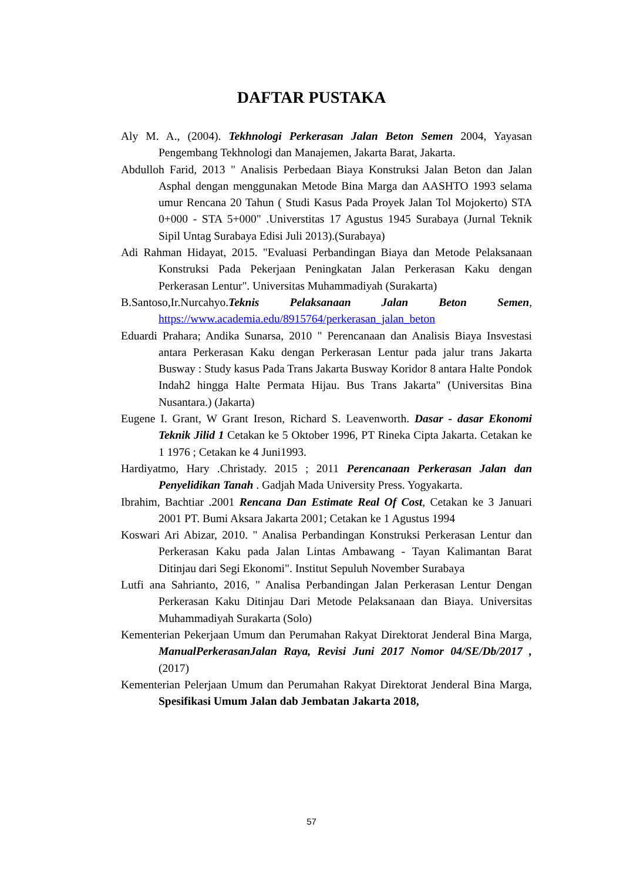DAFTAR PUSTAKA
Aly M. A., (2004). Tekhnologi Perkerasan Jalan Beton Semen 2004, Yayasan Pengembang Tekhnologi dan Manajemen, Jakarta Barat, Jakarta.
Abdulloh Farid, 2013 " Analisis Perbedaan Biaya Konstruksi Jalan Beton dan Jalan Asphal dengan menggunakan Metode Bina Marga dan AASHTO 1993 selama umur Rencana 20 Tahun ( Studi Kasus Pada Proyek Jalan Tol Mojokerto) STA 0+000 - STA 5+000" .Universtitas 17 Agustus 1945 Surabaya (Jurnal Teknik Sipil Untag Surabaya Edisi Juli 2013).(Surabaya)
Adi Rahman Hidayat, 2015. "Evaluasi Perbandingan Biaya dan Metode Pelaksanaan Konstruksi Pada Pekerjaan Peningkatan Jalan Perkerasan Kaku dengan Perkerasan Lentur". Universitas Muhammadiyah (Surakarta)
B.Santoso,Ir.Nurcahyo.Teknis Pelaksanaan Jalan Beton Semen, https://www.academia.edu/8915764/perkerasan_jalan_beton
Eduardi Prahara; Andika Sunarsa, 2010 " Perencanaan dan Analisis Biaya Insvestasi antara Perkerasan Kaku dengan Perkerasan Lentur pada jalur trans Jakarta Busway : Study kasus Pada Trans Jakarta Busway Koridor 8 antara Halte Pondok Indah2 hingga Halte Permata Hijau. Bus Trans Jakarta" (Universitas Bina Nusantara.) (Jakarta)
Eugene I. Grant, W Grant Ireson, Richard S. Leavenworth. Dasar - dasar Ekonomi Teknik Jilid 1 Cetakan ke 5 Oktober 1996, PT Rineka Cipta Jakarta. Cetakan ke 1 1976 ; Cetakan ke 4 Juni1993.
Hardiyatmo, Hary .Christady. 2015 ; 2011 Perencanaan Perkerasan Jalan dan Penyelidikan Tanah . Gadjah Mada University Press. Yogyakarta.
Ibrahim, Bachtiar .2001 Rencana Dan Estimate Real Of Cost, Cetakan ke 3 Januari 2001 PT. Bumi Aksara Jakarta 2001; Cetakan ke 1 Agustus 1994
Koswari Ari Abizar, 2010. " Analisa Perbandingan Konstruksi Perkerasan Lentur dan Perkerasan Kaku pada Jalan Lintas Ambawang - Tayan Kalimantan Barat Ditinjau dari Segi Ekonomi". Institut Sepuluh November Surabaya
Lutfi ana Sahrianto, 2016, " Analisa Perbandingan Jalan Perkerasan Lentur Dengan Perkerasan Kaku Ditinjau Dari Metode Pelaksanaan dan Biaya. Universitas Muhammadiyah Surakarta (Solo)
Kementerian Pekerjaan Umum dan Perumahan Rakyat Direktorat Jenderal Bina Marga, ManualPerkerasanJalan Raya, Revisi Juni 2017 Nomor 04/SE/Db/2017 , (2017)
Kementerian Pelerjaan Umum dan Perumahan Rakyat Direktorat Jenderal Bina Marga, Spesifikasi Umum Jalan dab Jembatan Jakarta 2018,
57